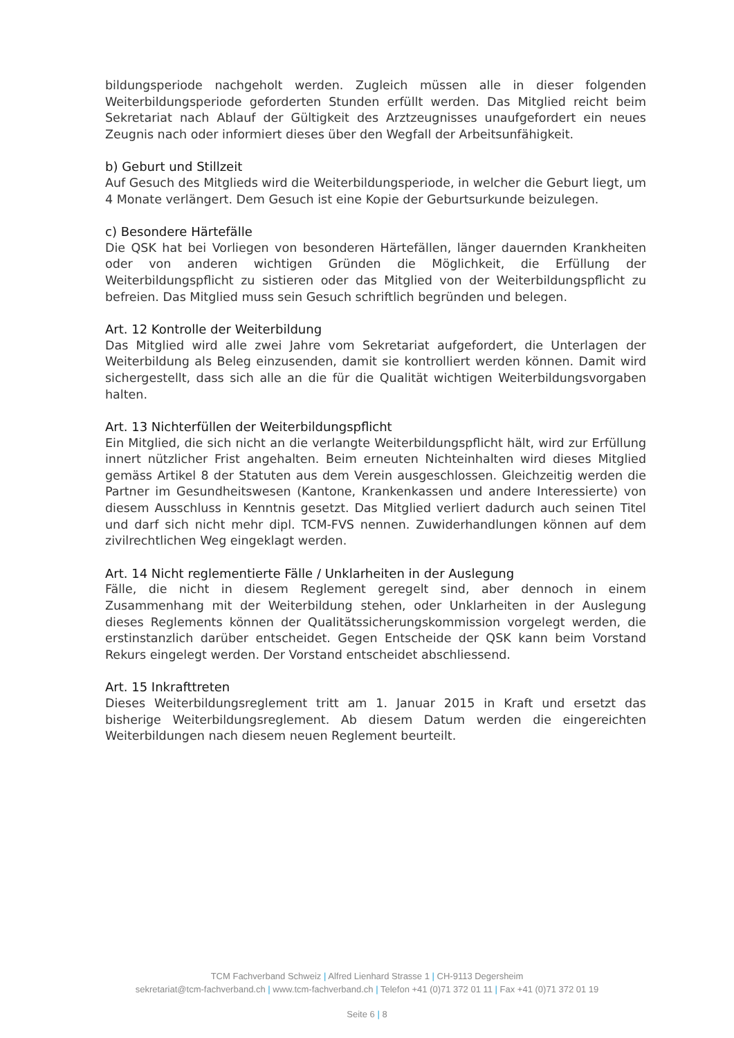bildungsperiode nachgeholt werden. Zugleich müssen alle in dieser folgenden Weiterbildungsperiode geforderten Stunden erfüllt werden. Das Mitglied reicht beim Sekretariat nach Ablauf der Gültigkeit des Arztzeugnisses unaufgefordert ein neues Zeugnis nach oder informiert dieses über den Wegfall der Arbeitsunfähigkeit.
b) Geburt und Stillzeit
Auf Gesuch des Mitglieds wird die Weiterbildungsperiode, in welcher die Geburt liegt, um 4 Monate verlängert. Dem Gesuch ist eine Kopie der Geburtsurkunde beizulegen.
c) Besondere Härtefälle
Die QSK hat bei Vorliegen von besonderen Härtefällen, länger dauernden Krankheiten oder von anderen wichtigen Gründen die Möglichkeit, die Erfüllung der Weiterbildungspflicht zu sistieren oder das Mitglied von der Weiterbildungspflicht zu befreien. Das Mitglied muss sein Gesuch schriftlich begründen und belegen.
Art. 12 Kontrolle der Weiterbildung
Das Mitglied wird alle zwei Jahre vom Sekretariat aufgefordert, die Unterlagen der Weiterbildung als Beleg einzusenden, damit sie kontrolliert werden können. Damit wird sichergestellt, dass sich alle an die für die Qualität wichtigen Weiterbildungsvorgaben halten.
Art. 13 Nichterfüllen der Weiterbildungspflicht
Ein Mitglied, die sich nicht an die verlangte Weiterbildungspflicht hält, wird zur Erfüllung innert nützlicher Frist angehalten. Beim erneuten Nichteinhalten wird dieses Mitglied gemäss Artikel 8 der Statuten aus dem Verein ausgeschlossen. Gleichzeitig werden die Partner im Gesundheitswesen (Kantone, Krankenkassen und andere Interessierte) von diesem Ausschluss in Kenntnis gesetzt. Das Mitglied verliert dadurch auch seinen Titel und darf sich nicht mehr dipl. TCM-FVS nennen. Zuwiderhandlungen können auf dem zivilrechtlichen Weg eingeklagt werden.
Art. 14 Nicht reglementierte Fälle / Unklarheiten in der Auslegung
Fälle, die nicht in diesem Reglement geregelt sind, aber dennoch in einem Zusammenhang mit der Weiterbildung stehen, oder Unklarheiten in der Auslegung dieses Reglements können der Qualitätssicherungskommission vorgelegt werden, die erstinstanzlich darüber entscheidet. Gegen Entscheide der QSK kann beim Vorstand Rekurs eingelegt werden. Der Vorstand entscheidet abschliessend.
Art. 15 Inkrafttreten
Dieses Weiterbildungsreglement tritt am 1. Januar 2015 in Kraft und ersetzt das bisherige Weiterbildungsreglement. Ab diesem Datum werden die eingereichten Weiterbildungen nach diesem neuen Reglement beurteilt.
TCM Fachverband Schweiz | Alfred Lienhard Strasse 1 | CH-9113 Degersheim
sekretariat@tcm-fachverband.ch | www.tcm-fachverband.ch | Telefon +41 (0)71 372 01 11 | Fax +41 (0)71 372 01 19
Seite 6 | 8